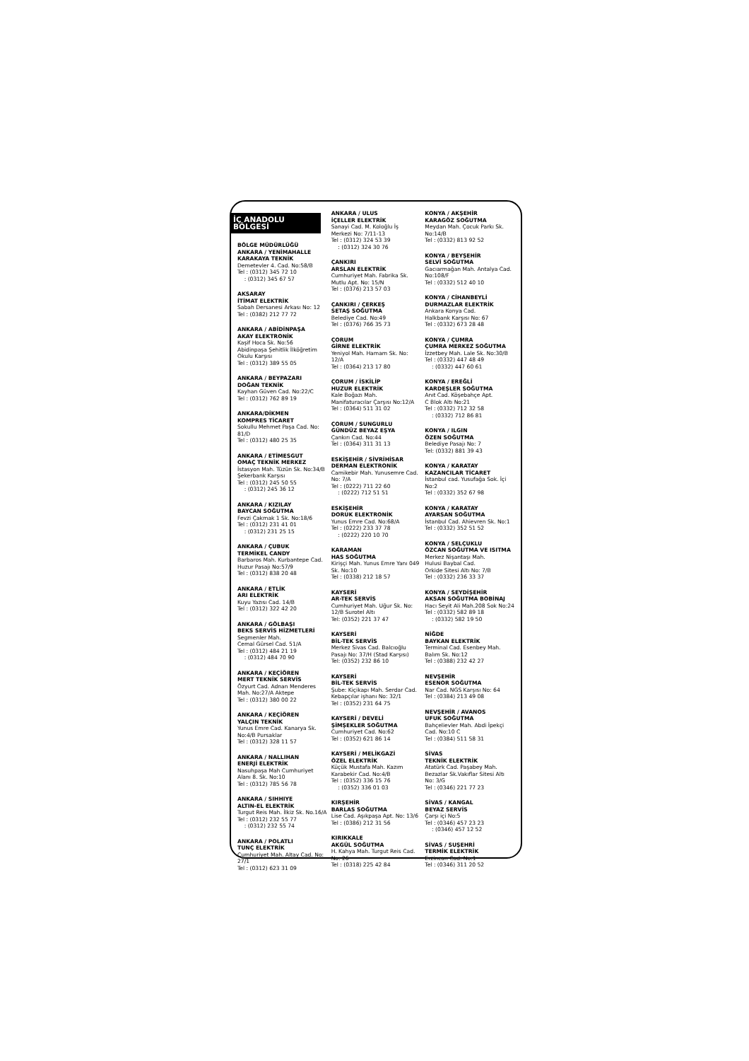İÇ ANADOLU BÖLGESİ
BÖLGE MÜDÜRLÜĞÜ
ANKARA / YENİMAHALLE
KARAKAYA TEKNİK
Demetevler 4. Cad. No:58/B
Tel : (0312) 345 72 10
: (0312) 345 67 57
AKSARAY
İTİMAT ELEKTRİK
Sabah Dersanesi Arkası No: 12
Tel : (0382) 212 77 72
ANKARA / ABİDİNPAŞA
AKAY ELEKTRONİK
Kaşif Hoca Sk. No:56
Abidinpaşa Şehitlik İlköğretim Okulu Karşısı
Tel : (0312) 389 55 05
ANKARA / BEYPAZARI
DOĞAN TEKNİK
Kayhan Güven Cad. No:22/C
Tel : (0312) 762 89 19
ANKARA/DİKMEN
KOMPRES TİCARET
Sokullu Mehmet Paşa Cad. No: 81/D
Tel : (0312) 480 25 35
ANKARA / ETİMESGUT
OMAÇ TEKNİK MERKEZ
İstasyon Mah. Tüzün Sk. No:34/B Şekerbank Karşısı
Tel : (0312) 245 50 55
: (0312) 245 36 12
ANKARA / KIZILAY
BAYCAN SOĞUTMA
Fevzi Çakmak 1 Sk. No:18/6
Tel : (0312) 231 41 01
: (0312) 231 25 15
ANKARA / ÇUBUK
TERMİKEL CANDY
Barbaros Mah. Kurbantepe Cad. Huzur Pasajı No:57/9
Tel : (0312) 838 20 48
ANKARA / ETLİK
ARI ELEKTRİK
Kuyu Yazısı Cad. 14/B
Tel : (0312) 322 42 20
ANKARA / GÖLBAŞI
BEKS SERVİS HİZMETLERİ
Segmenler Mah.
Cemal Gürsel Cad. 51/A
Tel : (0312) 484 21 19
: (0312) 484 70 90
ANKARA / KEÇİÖREN
MERT TEKNİK SERVİS
Özyurt Cad. Adnan Menderes Mah. No:27/A Aktepe
Tel : (0312) 380 00 22
ANKARA / KEÇİÖREN
YALÇIN TEKNİK
Yunus Emre Cad. Kanarya Sk. No:4/B Pursaklar
Tel : (0312) 328 11 57
ANKARA / NALLIHAN
ENERJİ ELEKTRİK
Nasuhpaşa Mah Cumhuriyet Alanı 8. Sk. No:10
Tel : (0312) 785 56 78
ANKARA / SIHHIYE
ALTIN-EL ELEKTRİK
Turgut Reis Mah. İlkiz Sk. No.16/A
Tel : (0312) 232 55 77
: (0312) 232 55 74
ANKARA / POLATLI
TUNÇ ELEKTRİK
Cumhuriyet Mah. Altay Cad. No: 27/1
Tel : (0312) 623 31 09
ANKARA / ULUS
İÇELLER ELEKTRİK
Sanayi Cad. M. Koloğlu İş Merkezi No: 7/11-13
Tel : (0312) 324 53 39
: (0312) 324 30 76
ÇANKIRI
ARSLAN ELEKTRİK
Cumhuriyet Mah. Fabrika Sk. Mutlu Apt. No: 15/N
Tel : (0376) 213 57 03
ÇANKIRI / ÇERKEŞ
SETAŞ SOĞUTMA
Belediye Cad. No:49
Tel : (0376) 766 35 73
ÇORUM
GİRNE ELEKTRİK
Yeniyol Mah. Hamam Sk. No: 12/A
Tel : (0364) 213 17 80
ÇORUM / İSKİLİP
HUZUR ELEKTRİK
Kale Boğazı Mah.
Manifaturacılar Çarşısı No:12/A
Tel : (0364) 511 31 02
ÇORUM / SUNGURLU
GÜNDÜZ BEYAZ EŞYA
Çankırı Cad. No:44
Tel : (0364) 311 31 13
ESKİŞEHİR / SİVRİHİSAR
DERMAN ELEKTRONİK
Camikebir Mah. Yunusemre Cad. No: 7/A
Tel : (0222) 711 22 60
: (0222) 712 51 51
ESKİŞEHİR
DORUK ELEKTRONİK
Yunus Emre Cad. No:68/A
Tel : (0222) 233 37 78
: (0222) 220 10 70
KARAMAN
HAS SOĞUTMA
Kirişçi Mah. Yunus Emre Yanı 049 Sk. No:10
Tel : (0338) 212 18 57
KAYSERİ
AR-TEK SERVİS
Cumhuriyet Mah. Uğur Sk. No: 12/B Surotel Altı
Tel: (0352) 221 37 47
KAYSERİ
BİL-TEK SERVİS
Merkez Sivas Cad. Balcıoğlu Pasajı No: 37/H (Stad Karşısı)
Tel: (0352) 232 86 10
KAYSERİ
BİL-TEK SERVİS
Şube: Kiçikapı Mah. Serdar Cad.
Kebapçılar işhanı No: 32/1
Tel : (0352) 231 64 75
KAYSERİ / DEVELİ
ŞİMŞEKLER SOĞUTMA
Cumhuriyet Cad. No:62
Tel : (0352) 621 86 14
KAYSERİ / MELİKGAZİ
ÖZEL ELEKTRİK
Küçük Mustafa Mah. Kazım Karabekir Cad. No:4/B
Tel : (0352) 336 15 76
: (0352) 336 01 03
KIRŞEHİR
BARLAS SOĞUTMA
Lise Cad. Aşıkpaşa Apt. No: 13/6
Tel : (0386) 212 31 56
KIRIKKALE
AKGÜL SOĞUTMA
H. Kahya Mah. Turgut Reis Cad. No: 26
Tel : (0318) 225 42 84
KONYA / AKŞEHİR
KARAGÖZ SOĞUTMA
Meydan Mah. Çocuk Parkı Sk. No:14/B
Tel : (0332) 813 92 52
KONYA / BEYŞEHİR
SELVİ SOĞUTMA
Gacıarmağan Mah. Antalya Cad. No:108/F
Tel : (0332) 512 40 10
KONYA / CİHANBEYLİ
DURMAZLAR ELEKTRİK
Ankara Konya Cad.
Halkbank Karşısı No: 67
Tel : (0332) 673 28 48
KONYA / ÇUMRA
ÇUMRA MERKEZ SOĞUTMA
İzzetbey Mah. Lale Sk. No:30/B
Tel : (0332) 447 48 49
: (0332) 447 60 61
KONYA / EREĞLİ
KARDEŞLER SOĞUTMA
Anıt Cad. Köşebahçe Apt.
C Blok Altı No:21
Tel : (0332) 712 32 58
: (0332) 712 86 81
KONYA / ILGIN
ÖZEN SOĞUTMA
Belediye Pasajı No: 7
Tel: (0332) 881 39 43
KONYA / KARATAY
KAZANCILAR TİCARET
İstanbul cad. Yusufağa Sok. İçi No:2
Tel : (0332) 352 67 98
KONYA / KARATAY
AYARSAN SOĞUTMA
İstanbul Cad. Ahievren Sk. No:1
Tel : (0332) 352 51 52
KONYA / SELÇUKLU
ÖZCAN SOĞUTMA VE ISITMA
Merkez Nişantaşı Mah.
Hulusi Baybal Cad.
Orkide Sitesi Altı No: 7/B
Tel : (0332) 236 33 37
KONYA / SEYDİŞEHİR
AKSAN SOĞUTMA BOBİNAJ
Hacı Seyit Ali Mah.208 Sok No:24
Tel : (0332) 582 89 18
: (0332) 582 19 50
NİĞDE
BAYKAN ELEKTRİK
Terminal Cad. Esenbey Mah. Balım Sk. No:12
Tel : (0388) 232 42 27
NEVŞEHİR
ESENOR SOĞUTMA
Nar Cad. NGS Karşısı No: 64
Tel : (0384) 213 49 08
NEVŞEHİR / AVANOS
UFUK SOĞUTMA
Bahçelievler Mah. Abdi İpekçi Cad. No:10 C
Tel : (0384) 511 58 31
SİVAS
TEKNİK ELEKTRİK
Atatürk Cad. Paşabey Mah. Bezazlar Sk.Vakıflar Sitesi Altı No: 3/G
Tel : (0346) 221 77 23
SİVAS / KANGAL
BEYAZ SERVİS
Çarşı içi No:5
Tel : (0346) 457 23 23
: (0346) 457 12 52
SİVAS / SUŞEHRİ
TERMİK ELEKTRİK
Erzincan Cad. No:1
Tel : (0346) 311 20 52